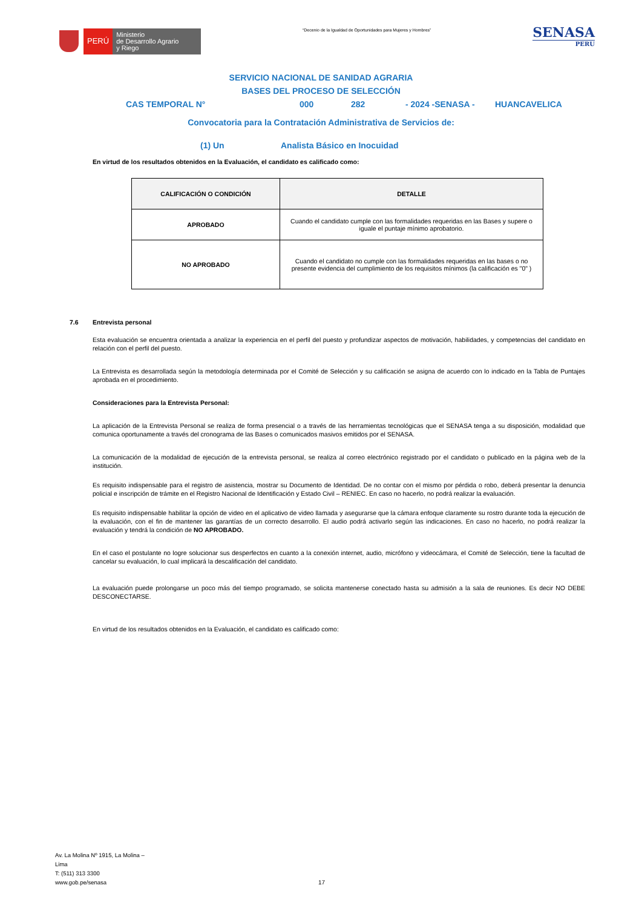PERÚ
Ministerio
de Desarrollo Agrario
y Riego
“Decenio de la Igualdad de Oportunidades para Mujeres y Hombres”
SENASA
PERU
SERVICIO NACIONAL DE SANIDAD AGRARIA
BASES DEL PROCESO DE SELECCIÓN
CAS TEMPORAL N° 000 282 - 2024 -SENASA - HUANCAVELICA
Convocatoria para la Contratación Administrativa de Servicios de:
(1) Un Analista Básico en Inocuidad
En virtud de los resultados obtenidos en la Evaluación, el candidato es calificado como:
| CALIFICACIÓN O CONDICIÓN | DETALLE |
| --- | --- |
| APROBADO | Cuando el candidato cumple con las formalidades requeridas en las Bases y supere o iguale el puntaje mínimo aprobatorio. |
| NO APROBADO | Cuando el candidato no cumple con las formalidades requeridas en las bases o no presente evidencia del cumplimiento de los requisitos mínimos (la calificación es "0" ) |
7.6 Entrevista personal
Esta evaluación se encuentra orientada a analizar la experiencia en el perfil del puesto y profundizar aspectos de motivación, habilidades, y competencias del candidato en relación con el perfil del puesto.
La Entrevista es desarrollada según la metodología determinada por el Comité de Selección y su calificación se asigna de acuerdo con lo indicado en la Tabla de Puntajes aprobada en el procedimiento.
Consideraciones para la Entrevista Personal:
La aplicación de la Entrevista Personal se realiza de forma presencial o a través de las herramientas tecnológicas que el SENASA tenga a su disposición, modalidad que comunica oportunamente a través del cronograma de las Bases o comunicados masivos emitidos por el SENASA.
La comunicación de la modalidad de ejecución de la entrevista personal, se realiza al correo electrónico registrado por el candidato o publicado en la página web de la institución.
Es requisito indispensable para el registro de asistencia, mostrar su Documento de Identidad. De no contar con el mismo por pérdida o robo, deberá presentar la denuncia policial e inscripción de trámite en el Registro Nacional de Identificación y Estado Civil – RENIEC. En caso no hacerlo, no podrá realizar la evaluación.
Es requisito indispensable habilitar la opción de video en el aplicativo de video llamada y asegurarse que la cámara enfoque claramente su rostro durante toda la ejecución de la evaluación, con el fin de mantener las garantías de un correcto desarrollo. El audio podrá activarlo según las indicaciones. En caso no hacerlo, no podrá realizar la evaluación y tendrá la condición de NO APROBADO.
En el caso el postulante no logre solucionar sus desperfectos en cuanto a la conexión internet, audio, micrófono y videocámara, el Comité de Selección, tiene la facultad de cancelar su evaluación, lo cual implicará la descalificación del candidato.
La evaluación puede prolongarse un poco más del tiempo programado, se solicita mantenerse conectado hasta su admisión a la sala de reuniones. Es decir NO DEBE DESCONECTARSE.
En virtud de los resultados obtenidos en la Evaluación, el candidato es calificado como:
Av. La Molina Nº 1915, La Molina –
Lima
T: (511) 313 3300
www.gob.pe/senasa
17